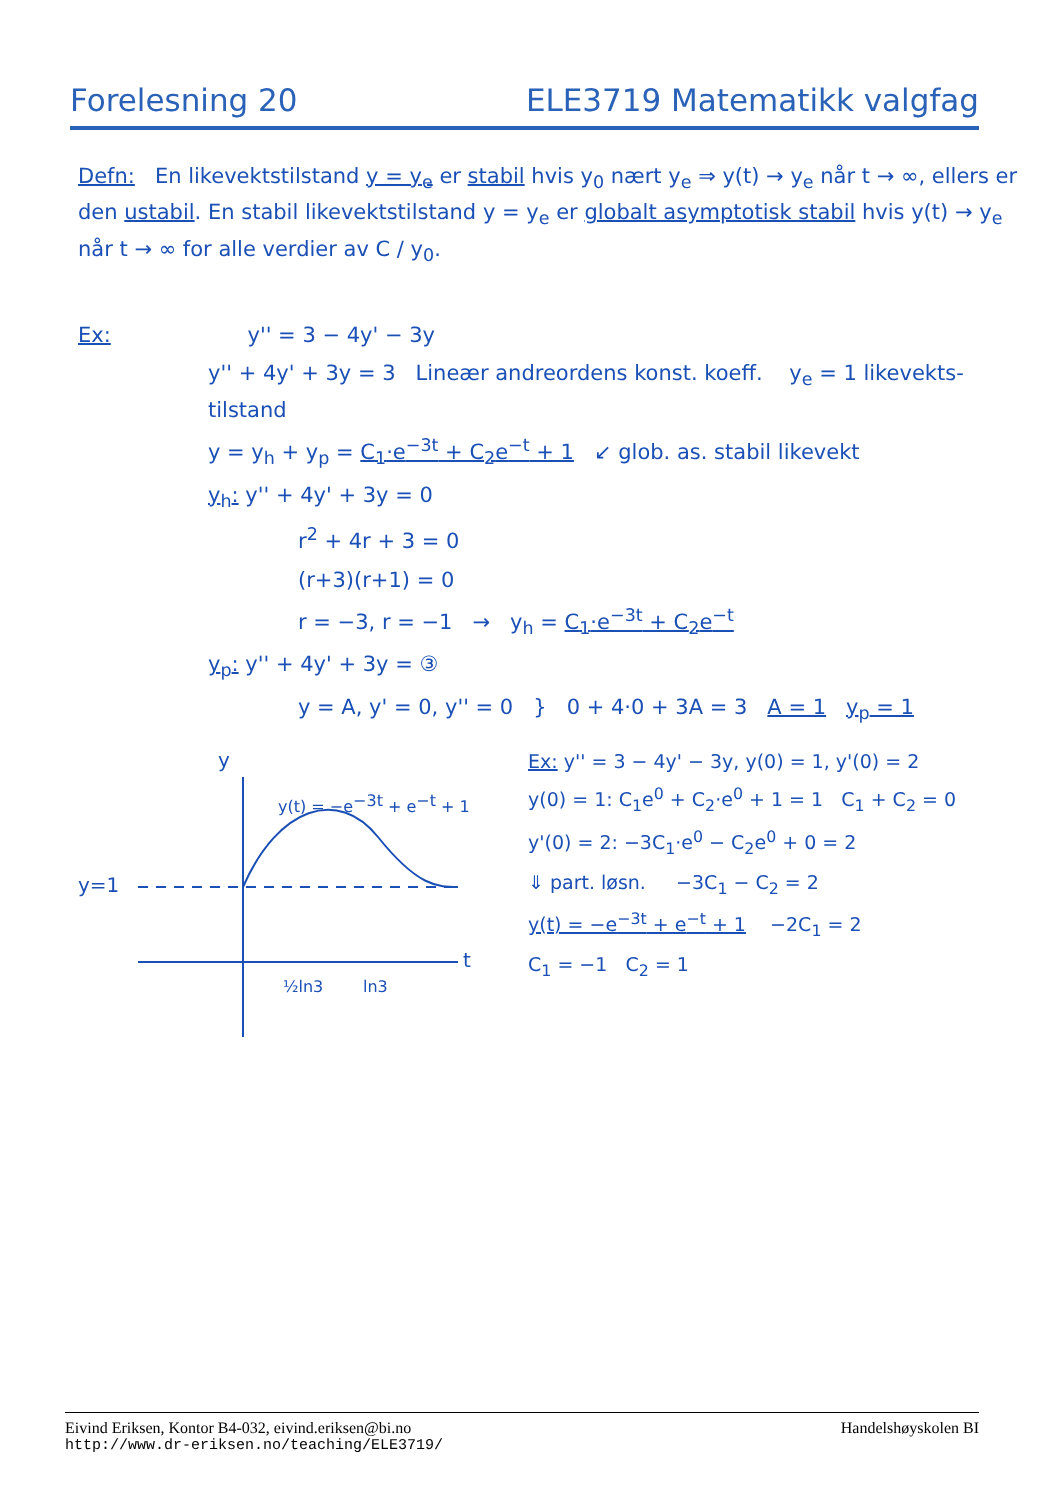Forelesning 20 ELE3719 Matematikk valgfag
Defn: En likevektstilstand y = y<sub>e</sub> er stabil hvis y<sub>0</sub> nært y<sub>e</sub> ⇒ y(t) → y<sub>e</sub> når t → ∞, ellers er den ustabil. En stabil likevektstilstand y = y<sub>e</sub> er globalt asymptotisk stabil hvis y(t) → y<sub>e</sub> når t → ∞ for alle verdier av C / y<sub>0</sub>.
Ex: y'' = 3 − 4y' − 3y
y'' + 4y' + 3y = 3 Lineær andreordens konst. koeff. y<sub>e</sub> = 1 likevekts-tilstand
y = y<sub>h</sub> + y<sub>p</sub> = C<sub>1</sub>·e<sup>−3t</sup> + C<sub>2</sub>e<sup>−t</sup> + 1 ↙ glob. as. stabil likevekt
y<sub>h</sub>: y'' + 4y' + 3y = 0
r<sup>2</sup> + 4r + 3 = 0
(r+3)(r+1) = 0
r = −3, r = −1 → y<sub>h</sub> = C<sub>1</sub>·e<sup>−3t</sup> + C<sub>2</sub>e<sup>−t</sup>
y<sub>p</sub>: y'' + 4y' + 3y = ③
y = A, y' = 0, y'' = 0 } 0 + 4·0 + 3A = 3 A = 1 y<sub>p</sub> = 1
y
y=1
t
½ln3
ln3
y(t) = −e−3t + e−t + 1
Ex: y'' = 3 − 4y' − 3y, y(0) = 1, y'(0) = 2
y(0) = 1: C<sub>1</sub>e<sup>0</sup> + C<sub>2</sub>·e<sup>0</sup> + 1 = 1 C<sub>1</sub> + C<sub>2</sub> = 0
y'(0) = 2: −3C<sub>1</sub>·e<sup>0</sup> − C<sub>2</sub>e<sup>0</sup> + 0 = 2
⇓ part. løsn. −3C<sub>1</sub> − C<sub>2</sub> = 2
y(t) = −e<sup>−3t</sup> + e<sup>−t</sup> + 1 −2C<sub>1</sub> = 2
C<sub>1</sub> = −1 C<sub>2</sub> = 1
Eivind Eriksen, Kontor B4-032, eivind.eriksen@bi.no Handelshøyskolen BI
http://www.dr-eriksen.no/teaching/ELE3719/